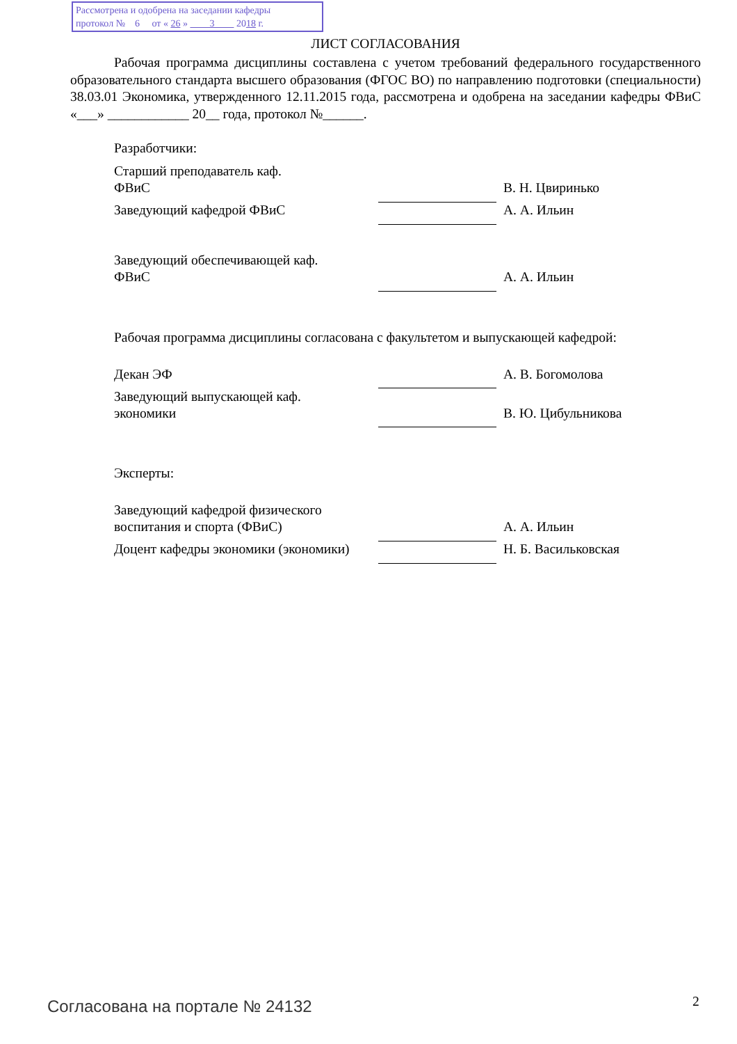Рассмотрена и одобрена на заседании кафедры
протокол № 6 от « 26 » 3 2018 г.
ЛИСТ СОГЛАСОВАНИЯ
Рабочая программа дисциплины составлена с учетом требований федерального государственного образовательного стандарта высшего образования (ФГОС ВО) по направлению подготовки (специальности) 38.03.01 Экономика, утвержденного 12.11.2015 года, рассмотрена и одобрена на заседании кафедры ФВиС «___» ____________ 20__ года, протокол №______.
Разработчики:
| Старший преподаватель каф. ФВиС | | В. Н. Цвиринько |
| Заведующий кафедрой ФВиС | | А. А. Ильин |
| Заведующий обеспечивающей каф. ФВиС | | А. А. Ильин |
Рабочая программа дисциплины согласована с факультетом и выпускающей кафедрой:
| Декан ЭФ | | А. В. Богомолова |
| Заведующий выпускающей каф. экономики | | В. Ю. Цибульникова |
Эксперты:
| Заведующий кафедрой физического воспитания и спорта (ФВиС) | | А. А. Ильин |
| Доцент кафедры экономики (экономики) | | Н. Б. Васильковская |
Согласована на портале № 24132 2